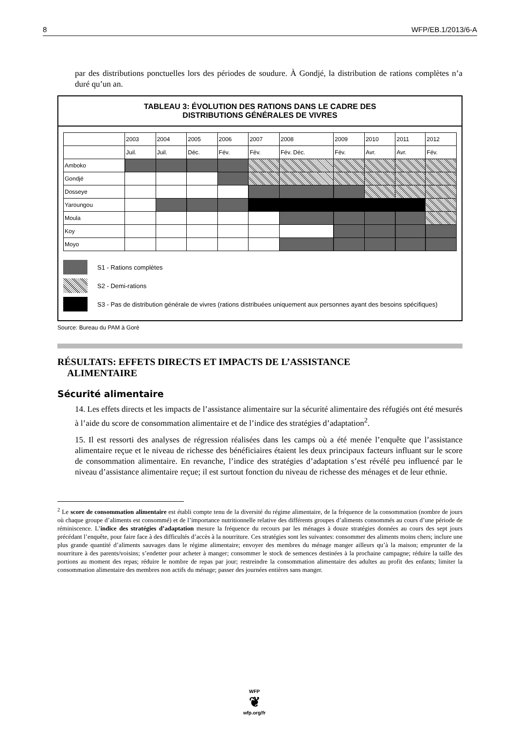8 WFP/EB.1/2013/6-A
par des distributions ponctuelles lors des périodes de soudure. À Gondjé, la distribution de rations complètes n’a duré qu’un an.
TABLEAU 3: ÉVOLUTION DES RATIONS DANS LE CADRE DES
DISTRIBUTIONS GÉNÉRALES DE VIVRES
| | 2003 | 2004 | 2005 | 2006 | 2007 | 2008 | 2009 | 2010 | 2011 | 2012 |
| | Juil. | Juil. | Déc. | Fév. | Fév. | Fév. Déc. | Fév. | Avr. | Avr. | Fév. |
| Amboko | | | | | | | | | | |
| Gondjé | | | | | | | | | | |
| Dosseye | | | | | | | | | | |
| Yaroungou | | | | | | | | | | |
| Moula | | | | | | | | | | |
| Koy | | | | | | | | | | |
| Moyo | | | | | | | | | | |
S1 - Rations complètes
S2 - Demi-rations
S3 - Pas de distribution générale de vivres (rations distribuées uniquement aux personnes ayant des besoins spécifiques)
Source: Bureau du PAM à Goré
RÉSULTATS: EFFETS DIRECTS ET IMPACTS DE L’ASSISTANCE
ALIMENTAIRE
Sécurité alimentaire
14. Les effets directs et les impacts de l’assistance alimentaire sur la sécurité alimentaire des réfugiés ont été mesurés à l’aide du score de consommation alimentaire et de l’indice des stratégies d’adaptation<sup>2</sup>.
15. Il est ressorti des analyses de régression réalisées dans les camps où a été menée l’enquête que l’assistance alimentaire reçue et le niveau de richesse des bénéficiaires étaient les deux principaux facteurs influant sur le score de consommation alimentaire. En revanche, l’indice des stratégies d’adaptation s’est révélé peu influencé par le niveau d’assistance alimentaire reçue; il est surtout fonction du niveau de richesse des ménages et de leur ethnie.
<sup>2</sup> Le score de consommation alimentaire est établi compte tenu de la diversité du régime alimentaire, de la fréquence de la consommation (nombre de jours où chaque groupe d’aliments est consommé) et de l’importance nutritionnelle relative des différents groupes d’aliments consommés au cours d’une période de réminiscence. L’indice des stratégies d’adaptation mesure la fréquence du recours par les ménages à douze stratégies données au cours des sept jours précédant l’enquête, pour faire face à des difficultés d’accès à la nourriture. Ces stratégies sont les suivantes: consommer des aliments moins chers; inclure une plus grande quantité d’aliments sauvages dans le régime alimentaire; envoyer des membres du ménage manger ailleurs qu’à la maison; emprunter de la nourriture à des parents/voisins; s’endetter pour acheter à manger; consommer le stock de semences destinées à la prochaine campagne; réduire la taille des portions au moment des repas; réduire le nombre de repas par jour; restreindre la consommation alimentaire des adultes au profit des enfants; limiter la consommation alimentaire des membres non actifs du ménage; passer des journées entières sans manger.
WFP
❦
wfp.org/fr